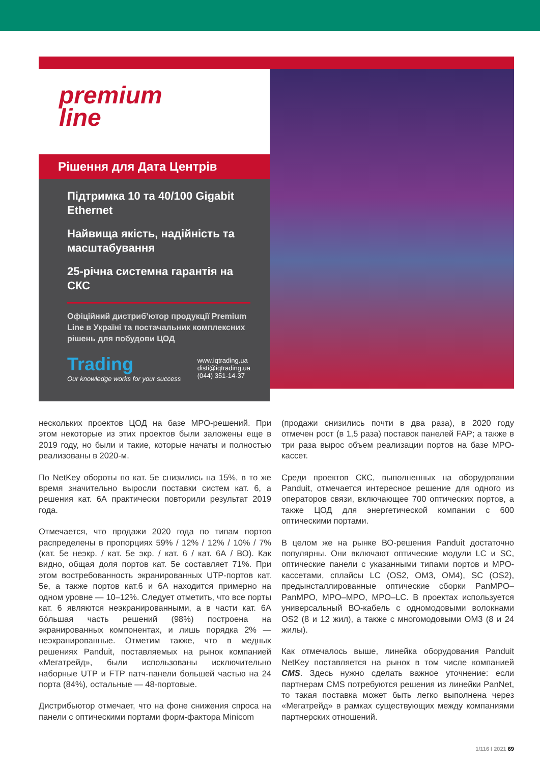premium
line
Рішення для Дата Центрів
Підтримка 10 та 40/100 Gigabit Ethernet
Найвища якість, надійність та масштабування
25-річна системна гарантія на СКС
Офіційний дистриб’ютор продукції Premium Line в Україні та постачальник комплексних рішень для побудови ЦОД
Trading
Our knowledge works for your success
www.iqtrading.ua
disti@iqtrading.ua
(044) 351-14-37
нескольких проектов ЦОД на базе MPO-решений. При этом некоторые из этих проектов были заложены еще в 2019 году, но были и такие, которые начаты и полностью реализованы в 2020-м.
По NetKey обороты по кат. 5e снизились на 15%, в то же время значительно выросли поставки систем кат. 6, а решения кат. 6А практически повторили результат 2019 года.
Отмечается, что продажи 2020 года по типам портов распределены в пропорциях 59% / 12% / 12% / 10% / 7% (кат. 5e неэкр. / кат. 5e экр. / кат. 6 / кат. 6А / ВО). Как видно, общая доля портов кат. 5e составляет 71%. При этом востребованность экранированных UTP-портов кат. 5e, а также портов кат.6 и 6А находится примерно на одном уровне — 10–12%. Следует отметить, что все порты кат. 6 являются неэкранированными, а в части кат. 6А бóльшая часть решений (98%) построена на экранированных компонентах, и лишь порядка 2% — неэкранированные. Отметим также, что в медных решениях Panduit, поставляемых на рынок компанией «Мегатрейд», были использованы исключительно наборные UTP и FTP патч-панели большей частью на 24 порта (84%), остальные — 48-портовые.
Дистрибьютор отмечает, что на фоне снижения спроса на панели с оптическими портами форм-фактора Minicom
(продажи снизились почти в два раза), в 2020 году отмечен рост (в 1,5 раза) поставок панелей FAP; а также в три раза вырос объем реализации портов на базе MPO-кассет.
Среди проектов СКС, выполненных на оборудовании Panduit, отмечается интересное решение для одного из операторов связи, включающее 700 оптических портов, а также ЦОД для энергетической компании с 600 оптическими портами.
В целом же на рынке ВО-решения Panduit достаточно популярны. Они включают оптические модули LC и SC, оптические панели с указанными типами портов и MPO-кассетами, сплайсы LC (OS2, OM3, OM4), SC (OS2), предынсталлированные оптические сборки PanMPO–PanMPO, MPO–MPO, MPO–LC. В проектах используется универсальный ВО-кабель с одномодовыми волокнами OS2 (8 и 12 жил), а также с многомодовыми OM3 (8 и 24 жилы).
Как отмечалось выше, линейка оборудования Panduit NetKey поставляется на рынок в том числе компанией CMS. Здесь нужно сделать важное уточнение: если партнерам CMS потребуются решения из линейки PanNet, то такая поставка может быть легко выполнена через «Мегатрейд» в рамках существующих между компаниями партнерских отношений.
1/116 I 2021 69